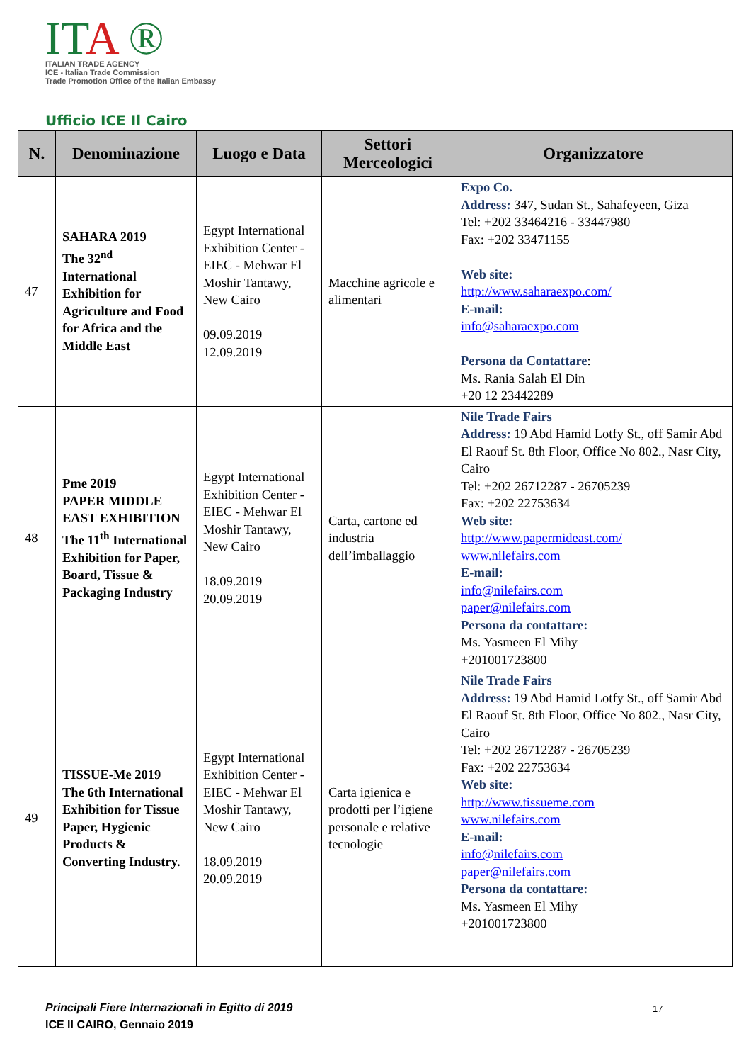ITA ®
ITALIAN TRADE AGENCY
ICE - Italian Trade Commission
Trade Promotion Office of the Italian Embassy
Ufficio ICE Il Cairo
| N. | Denominazione | Luogo e Data | Settori Merceologici | Organizzatore |
| --- | --- | --- | --- | --- |
| 47 | SAHARA 2019 The 32<sup>nd</sup> International Exhibition for Agriculture and Food for Africa and the Middle East | Egypt International Exhibition Center - EIEC - Mehwar El Moshir Tantawy, New Cairo 09.09.2019 12.09.2019 | Macchine agricole e alimentari | Expo Co. Address: 347, Sudan St., Sahafeyeen, Giza Tel: +202 33464216 - 33447980 Fax: +202 33471155 Web site: http://www.saharaexpo.com/ E-mail: info@saharaexpo.com Persona da Contattare : Ms. Rania Salah El Din +20 12 23442289 |
| 48 | Pme 2019 PAPER MIDDLE EAST EXHIBITION The 11<sup>th</sup> International Exhibition for Paper, Board, Tissue & Packaging Industry | Egypt International Exhibition Center - EIEC - Mehwar El Moshir Tantawy, New Cairo 18.09.2019 20.09.2019 | Carta, cartone ed industria dell’imballaggio | Nile Trade Fairs Address: 19 Abd Hamid Lotfy St., off Samir Abd El Raouf St. 8th Floor, Office No 802., Nasr City, Cairo Tel: +202 26712287 - 26705239 Fax: +202 22753634 Web site: http://www.papermideast.com/ www.nilefairs.com E-mail: info@nilefairs.com paper@nilefairs.com Persona da contattare: Ms. Yasmeen El Mihy +201001723800 |
| 49 | TISSUE-Me 2019 The 6th International Exhibition for Tissue Paper, Hygienic Products & Converting Industry. | Egypt International Exhibition Center - EIEC - Mehwar El Moshir Tantawy, New Cairo 18.09.2019 20.09.2019 | Carta igienica e prodotti per l’igiene personale e relative tecnologie | Nile Trade Fairs Address: 19 Abd Hamid Lotfy St., off Samir Abd El Raouf St. 8th Floor, Office No 802., Nasr City, Cairo Tel: +202 26712287 - 26705239 Fax: +202 22753634 Web site: http://www.tissueme.com www.nilefairs.com E-mail: info@nilefairs.com paper@nilefairs.com Persona da contattare: Ms. Yasmeen El Mihy +201001723800 |
Principali Fiere Internazionali in Egitto di 2019
ICE Il CAIRO, Gennaio 2019
17